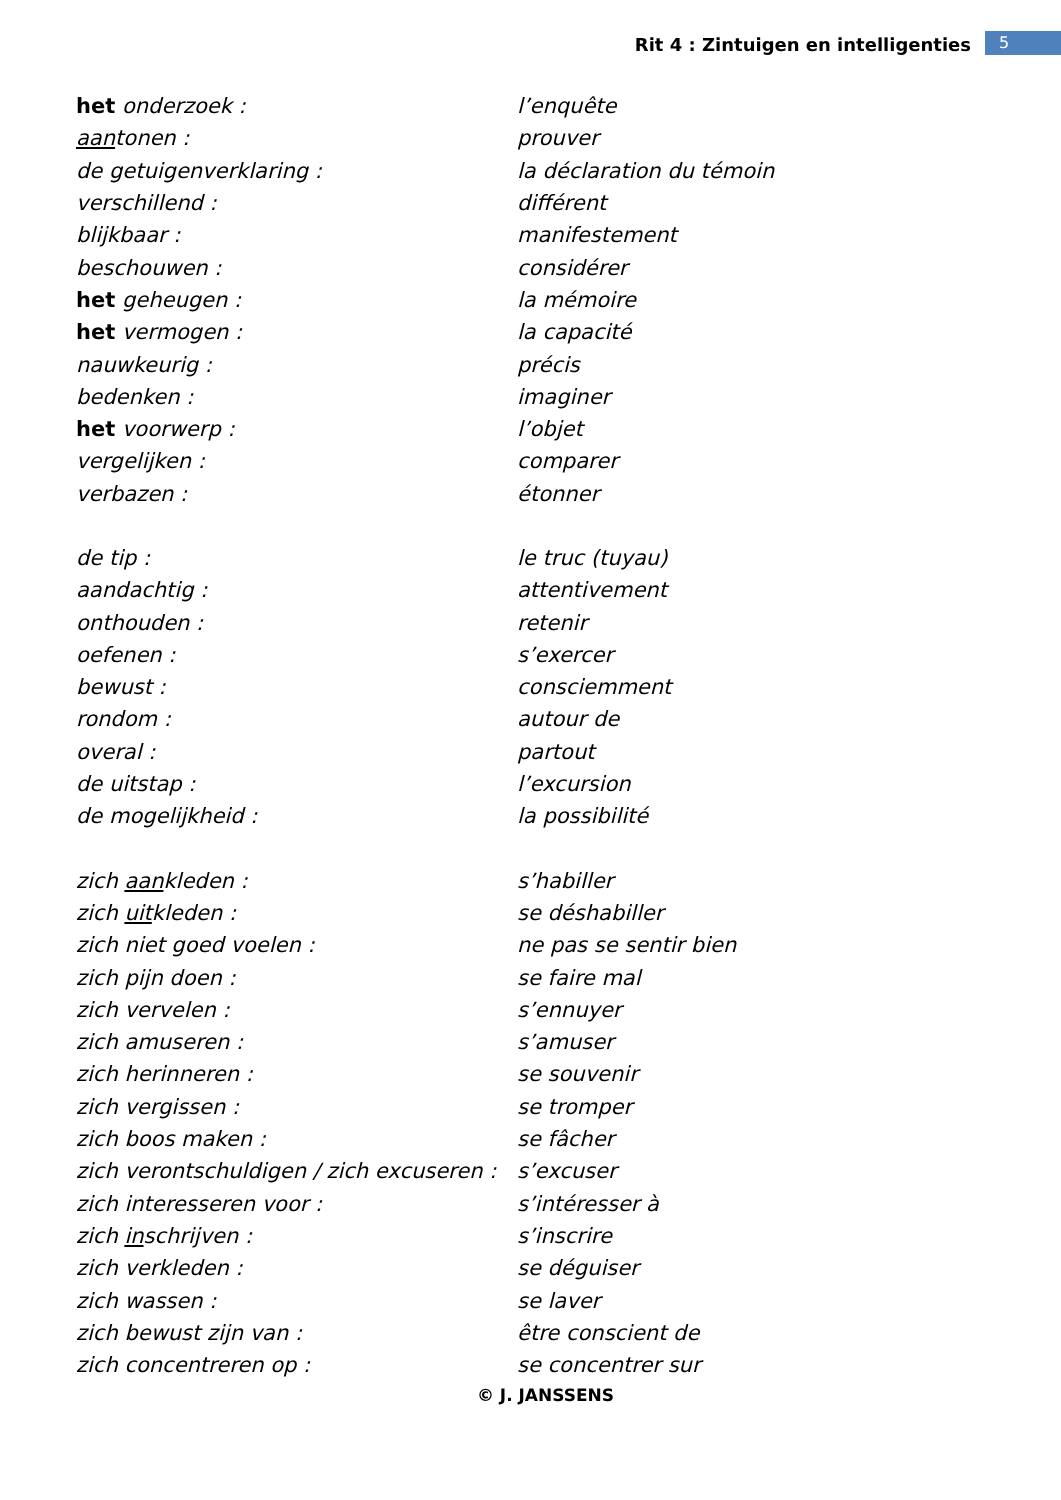Rit 4 : Zintuigen en intelligenties 5
| het onderzoek : | l’enquête |
| aan tonen : | prouver |
| de getuigenverklaring : | la déclaration du témoin |
| verschillend : | différent |
| blijkbaar : | manifestement |
| beschouwen : | considérer |
| het geheugen : | la mémoire |
| het vermogen : | la capacité |
| nauwkeurig : | précis |
| bedenken : | imaginer |
| het voorwerp : | l’objet |
| vergelijken : | comparer |
| verbazen : | étonner |
| de tip : | le truc (tuyau) |
| aandachtig : | attentivement |
| onthouden : | retenir |
| oefenen : | s’exercer |
| bewust : | consciemment |
| rondom : | autour de |
| overal : | partout |
| de uitstap : | l’excursion |
| de mogelijkheid : | la possibilité |
| zich aan kleden : | s’habiller |
| zich uit kleden : | se déshabiller |
| zich niet goed voelen : | ne pas se sentir bien |
| zich pijn doen : | se faire mal |
| zich vervelen : | s’ennuyer |
| zich amuseren : | s’amuser |
| zich herinneren : | se souvenir |
| zich vergissen : | se tromper |
| zich boos maken : | se fâcher |
| zich verontschuldigen / zich excuseren : | s’excuser |
| zich interesseren voor : | s’intéresser à |
| zich in schrijven : | s’inscrire |
| zich verkleden : | se déguiser |
| zich wassen : | se laver |
| zich bewust zijn van : | être conscient de |
| zich concentreren op : | se concentrer sur |
© J. JANSSENS